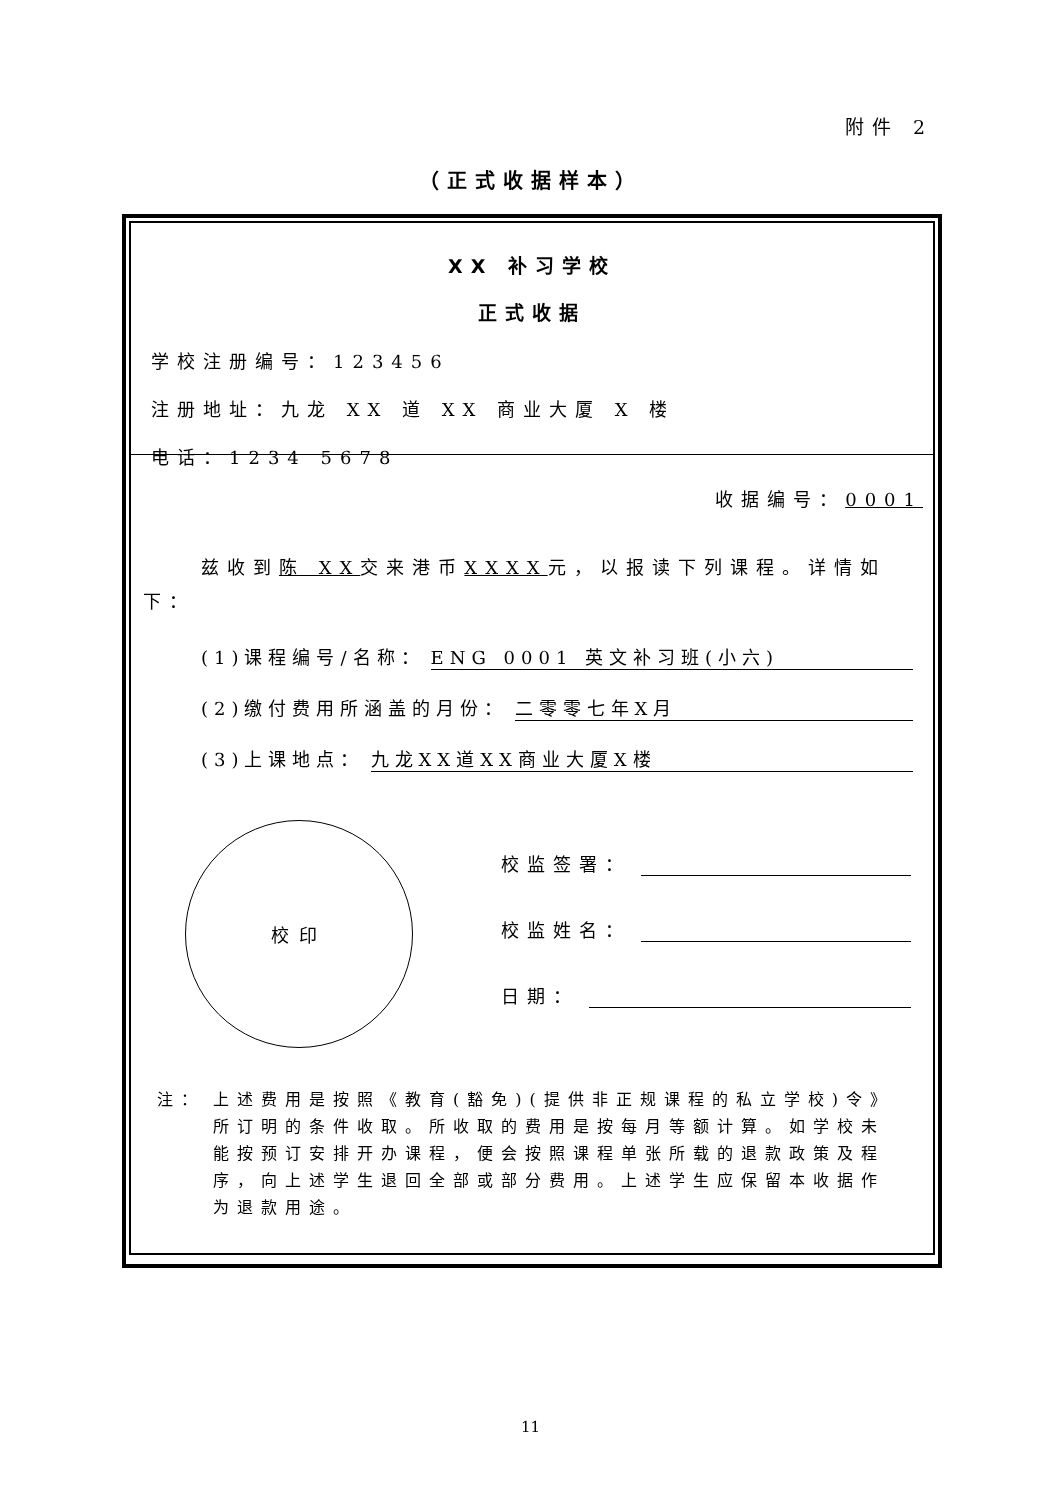附件 2
（正式收据样本）
XX 补习学校
正式收据
学校注册编号：123456
注册地址：九龙 XX 道 XX 商业大厦 X 楼
电话：1234 5678
收据编号：0001
兹收到陈 XX交来港币XXXX元，以报读下列课程。详情如下：
(1)课程编号/名称： ENG 0001 英文补习班(小六)
(2)缴付费用所涵盖的月份： 二零零七年X月
(3)上课地点： 九龙XX道XX商业大厦X楼
校印
校监签署：
校监姓名：
日期：
注： 上述费用是按照《教育(豁免)(提供非正规课程的私立学校)令》所订明的条件收取。所收取的费用是按每月等额计算。如学校未能按预订安排开办课程，便会按照课程单张所载的退款政策及程序，向上述学生退回全部或部分费用。上述学生应保留本收据作为退款用途。
11